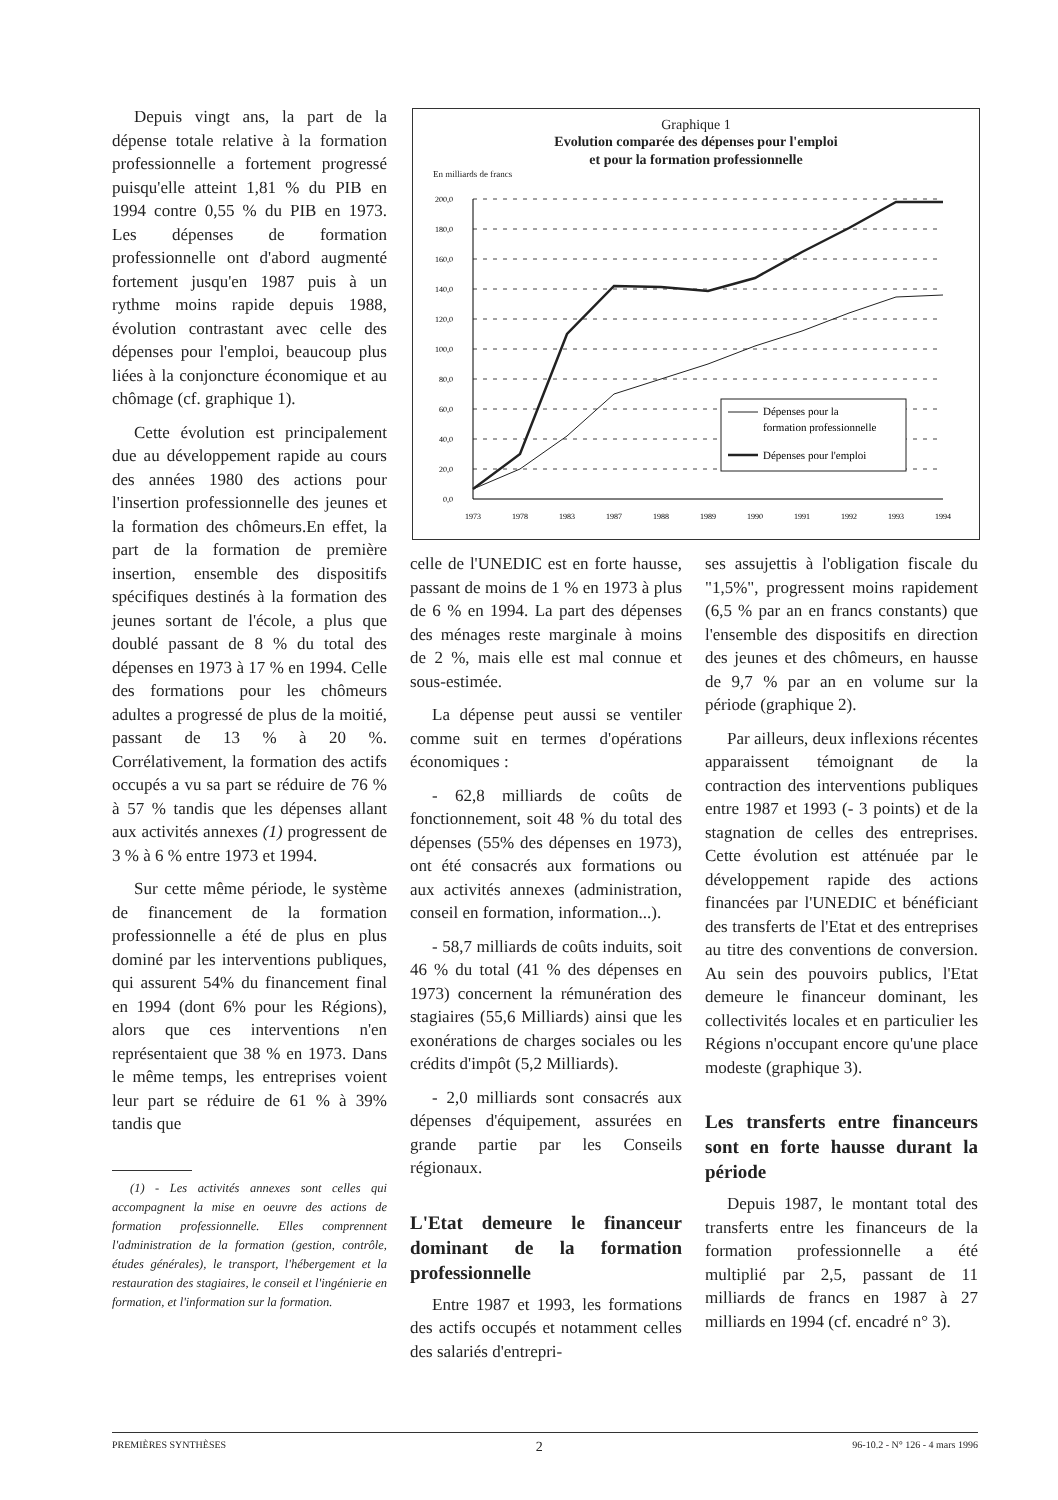Depuis vingt ans, la part de la dépense totale relative à la formation professionnelle a fortement progressé puisqu'elle atteint 1,81 % du PIB en 1994 contre 0,55 % du PIB en 1973. Les dépenses de formation professionnelle ont d'abord augmenté fortement jusqu'en 1987 puis à un rythme moins rapide depuis 1988, évolution contrastant avec celle des dépenses pour l'emploi, beaucoup plus liées à la conjoncture économique et au chômage (cf. graphique 1).
Cette évolution est principalement due au développement rapide au cours des années 1980 des actions pour l'insertion professionnelle des jeunes et la formation des chômeurs.En effet, la part de la formation de première insertion, ensemble des dispositifs spécifiques destinés à la formation des jeunes sortant de l'école, a plus que doublé passant de 8 % du total des dépenses en 1973 à 17 % en 1994. Celle des formations pour les chômeurs adultes a progressé de plus de la moitié, passant de 13 % à 20 %. Corrélativement, la formation des actifs occupés a vu sa part se réduire de 76 % à 57 % tandis que les dépenses allant aux activités annexes (1) progressent de 3 % à 6 % entre 1973 et 1994.
Sur cette même période, le système de financement de la formation professionnelle a été de plus en plus dominé par les interventions publiques, qui assurent 54% du financement final en 1994 (dont 6% pour les Régions), alors que ces interventions n'en représentaient que 38 % en 1973. Dans le même temps, les entreprises voient leur part se réduire de 61 % à 39% tandis que
(1) - Les activités annexes sont celles qui accompagnent la mise en oeuvre des actions de formation professionnelle. Elles comprennent l'administration de la formation (gestion, contrôle, études générales), le transport, l'hébergement et la restauration des stagiaires, le conseil et l'ingénierie en formation, et l'information sur la formation.
Graphique 1
Evolution comparée des dépenses pour l'emploi
et pour la formation professionnelle
En milliards de francs
200,0
180,0
160,0
140,0
120,0
100,0
80,0
60,0
40,0
20,0
0,0
1973
1978
1983
1987
1988
1989
1990
1991
1992
1993
1994
Dépenses pour la
formation professionnelle
Dépenses pour l'emploi
celle de l'UNEDIC est en forte hausse, passant de moins de 1 % en 1973 à plus de 6 % en 1994. La part des dépenses des ménages reste marginale à moins de 2 %, mais elle est mal connue et sous-estimée.
La dépense peut aussi se ventiler comme suit en termes d'opérations économiques :
- 62,8 milliards de coûts de fonctionnement, soit 48 % du total des dépenses (55% des dépenses en 1973), ont été consacrés aux formations ou aux activités annexes (administration, conseil en formation, information...).
- 58,7 milliards de coûts induits, soit 46 % du total (41 % des dépenses en 1973) concernent la rémunération des stagiaires (55,6 Milliards) ainsi que les exonérations de charges sociales ou les crédits d'impôt (5,2 Milliards).
- 2,0 milliards sont consacrés aux dépenses d'équipement, assurées en grande partie par les Conseils régionaux.
L'Etat demeure le financeur dominant de la formation professionnelle
Entre 1987 et 1993, les formations des actifs occupés et notamment celles des salariés d'entrepri-
ses assujettis à l'obligation fiscale du "1,5%", progressent moins rapidement (6,5 % par an en francs constants) que l'ensemble des dispositifs en direction des jeunes et des chômeurs, en hausse de 9,7 % par an en volume sur la période (graphique 2).
Par ailleurs, deux inflexions récentes apparaissent témoignant de la contraction des interventions publiques entre 1987 et 1993 (- 3 points) et de la stagnation de celles des entreprises. Cette évolution est atténuée par le développement rapide des actions financées par l'UNEDIC et bénéficiant des transferts de l'Etat et des entreprises au titre des conventions de conversion. Au sein des pouvoirs publics, l'Etat demeure le financeur dominant, les collectivités locales et en particulier les Régions n'occupant encore qu'une place modeste (graphique 3).
Les transferts entre financeurs sont en forte hausse durant la période
Depuis 1987, le montant total des transferts entre les financeurs de la formation professionnelle a été multiplié par 2,5, passant de 11 milliards de francs en 1987 à 27 milliards en 1994 (cf. encadré n° 3).
PREMIÈRES SYNTHÈSES 2 96-10.2 - N° 126 - 4 mars 1996